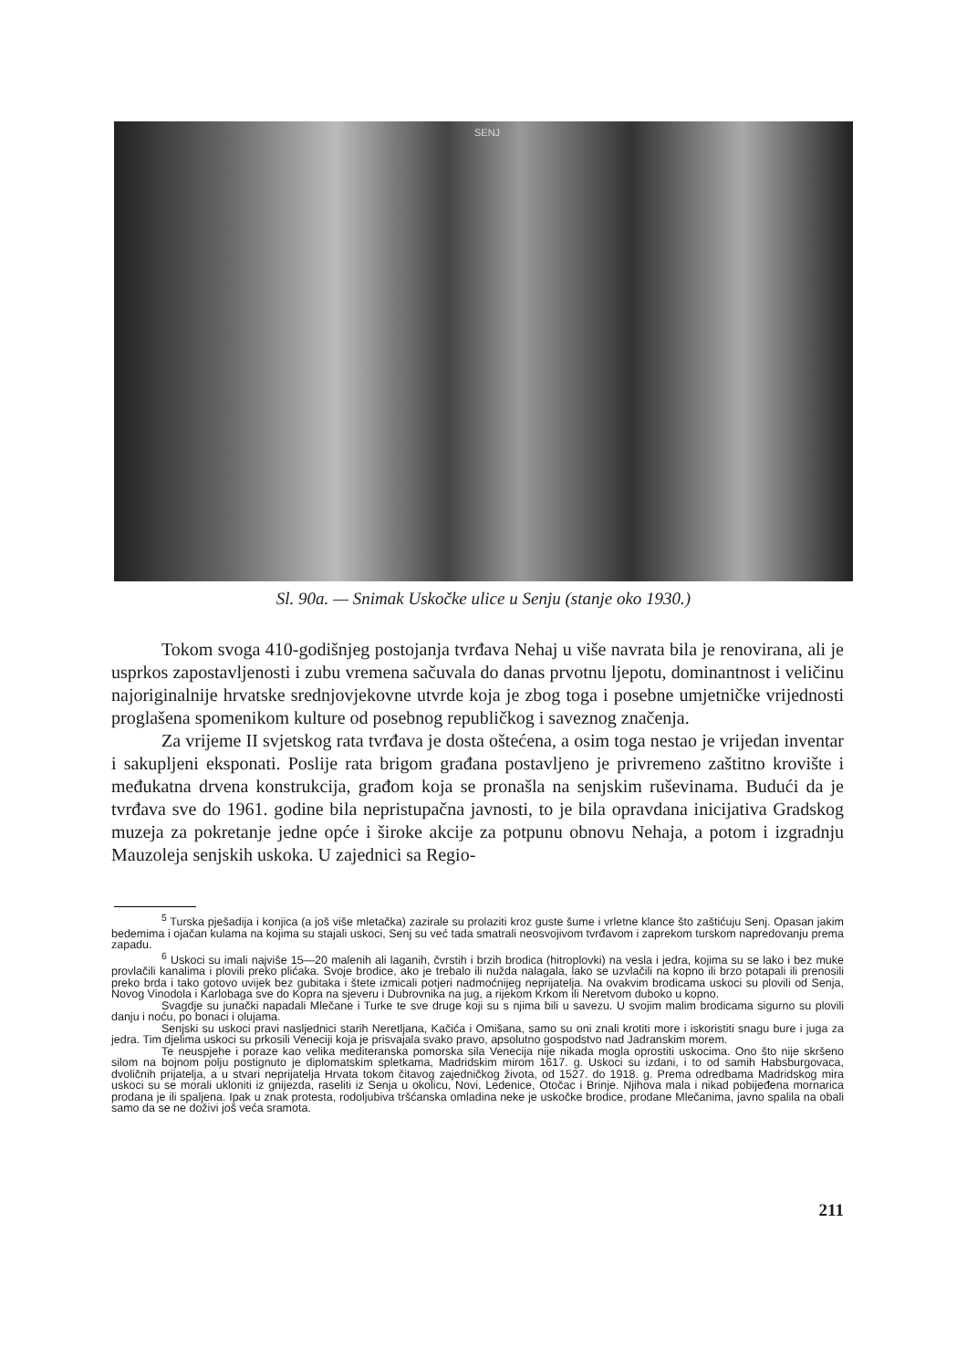SENJ
Sl. 90a. — Snimak Uskočke ulice u Senju (stanje oko 1930.)
Tokom svoga 410-godišnjeg postojanja tvrđava Nehaj u više navrata bila je renovirana, ali je usprkos zapostavljenosti i zubu vremena sačuvala do danas prvotnu ljepotu, dominantnost i veličinu najoriginalnije hrvatske srednjovjekovne utvrde koja je zbog toga i posebne umjetničke vrijednosti proglašena spomenikom kulture od posebnog republičkog i saveznog značenja.
Za vrijeme II svjetskog rata tvrđava je dosta oštećena, a osim toga nestao je vrijedan inventar i sakupljeni eksponati. Poslije rata brigom građana postavljeno je privremeno zaštitno krovište i međukatna drvena konstrukcija, građom koja se pronašla na senjskim ruševinama. Budući da je tvrđava sve do 1961. godine bila nepristupačna javnosti, to je bila opravdana inicijativa Gradskog muzeja za pokretanje jedne opće i široke akcije za potpunu obnovu Nehaja, a potom i izgradnju Mauzoleja senjskih uskoka. U zajednici sa Regio-
<sup>5</sup> Turska pješadija i konjica (a još više mletačka) zazirale su prolaziti kroz guste šume i vrletne klance što zaštićuju Senj. Opasan jakim bedemima i ojačan kulama na kojima su stajali uskoci, Senj su već tada smatrali neosvojivom tvrđavom i zaprekom turskom napredovanju prema zapadu.
<sup>6</sup> Uskoci su imali najviše 15—20 malenih ali laganih, čvrstih i brzih brodica (hitroplovki) na vesla i jedra, kojima su se lako i bez muke provlačili kanalima i plovili preko plićaka. Svoje brodice, ako je trebalo ili nužda nalagala, lako se uzvlačili na kopno ili brzo potapali ili prenosili preko brda i tako gotovo uvijek bez gubitaka i štete izmicali potjeri nadmoćnijeg neprijatelja. Na ovakvim brodicama uskoci su plovili od Senja, Novog Vinodola i Karlobaga sve do Kopra na sjeveru i Dubrovnika na jug, a rijekom Krkom ili Neretvom duboko u kopno.
Svagdje su junački napadali Mlečane i Turke te sve druge koji su s njima bili u savezu. U svojim malim brodicama sigurno su plovili danju i noću, po bonaci i olujama.
Senjski su uskoci pravi nasljednici starih Neretljana, Kačića i Omišana, samo su oni znali krotiti more i iskoristiti snagu bure i juga za jedra. Tim djelima uskoci su prkosili Veneciji koja je prisvajala svako pravo, apsolutno gospodstvo nad Jadranskim morem.
Te neuspjehe i poraze kao velika mediteranska pomorska sila Venecija nije nikada mogla oprostiti uskocima. Ono što nije skršeno silom na bojnom polju postignuto je diplomatskim spletkama, Madridskim mirom 1617. g. Uskoci su izdani, i to od samih Habsburgovaca, dvoličnih prijatelja, a u stvari neprijatelja Hrvata tokom čitavog zajedničkog života, od 1527. do 1918. g. Prema odredbama Madridskog mira uskoci su se morali ukloniti iz gnijezda, raseliti iz Senja u okolicu, Novi, Ledenice, Otočac i Brinje. Njihova mala i nikad pobijeđena mornarica prodana je ili spaljena. Ipak u znak protesta, rodoljubiva tršćanska omladina neke je uskočke brodice, prodane Mlečanima, javno spalila na obali samo da se ne doživi još veća sramota.
211